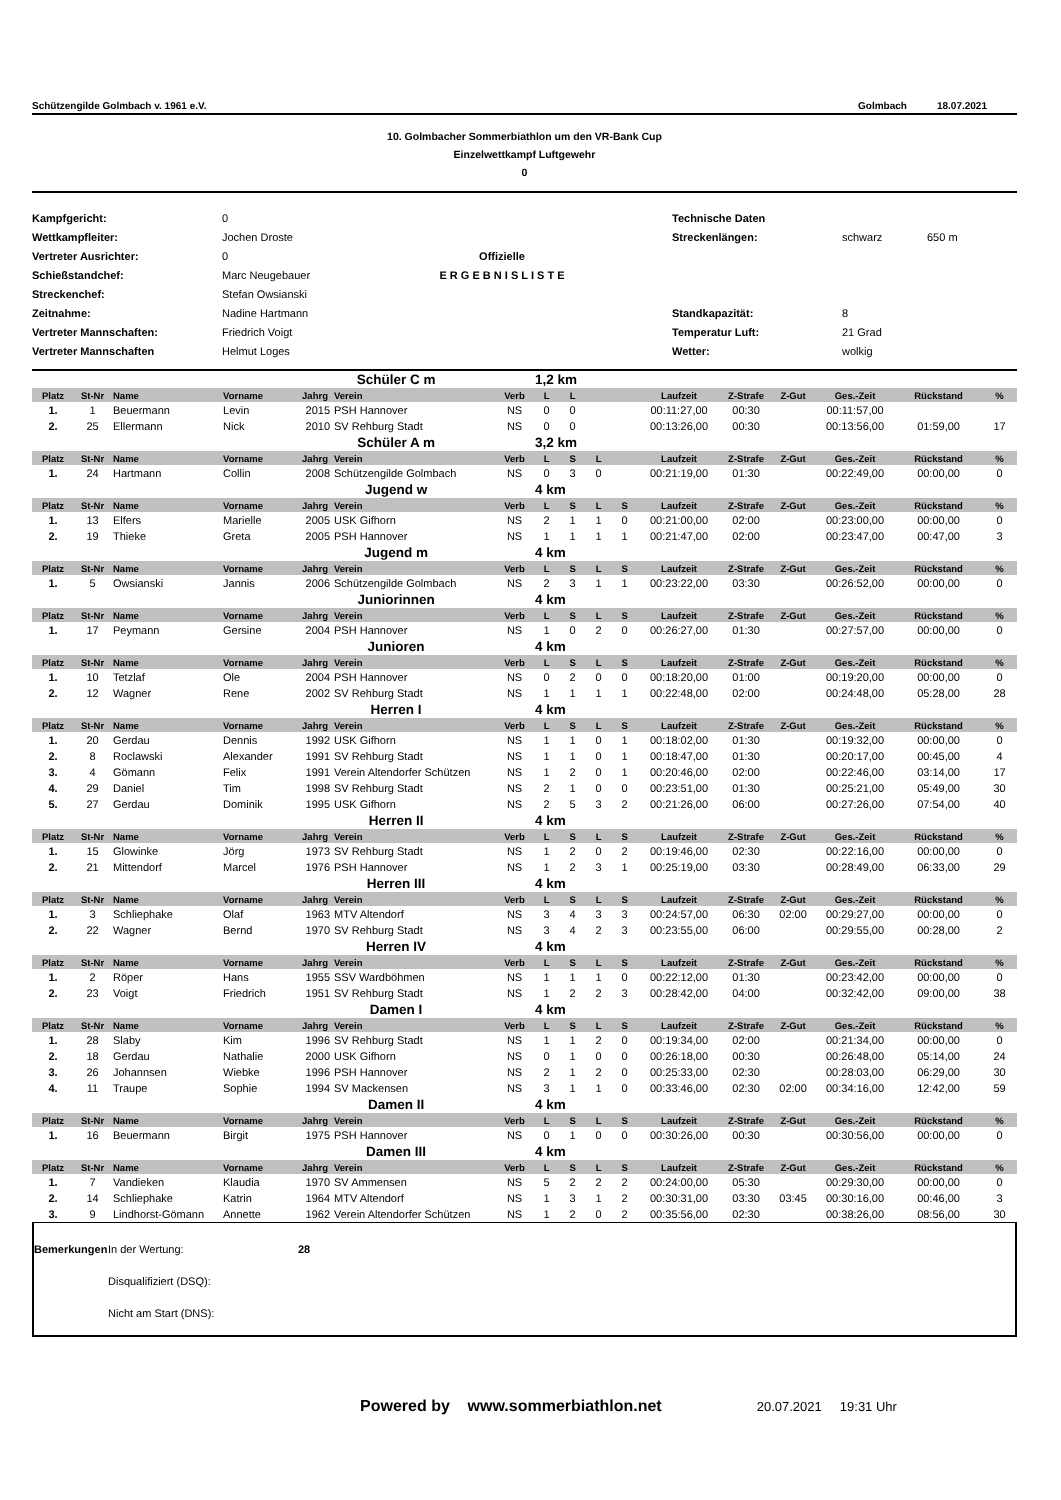Schützengilde Golmbach v. 1961 e.V. Golmbach 18.07.2021
10. Golmbacher Sommerbiathlon um den VR-Bank Cup
Einzelwettkampf Luftgewehr
0
Kampfgericht:
Wettkampfleiter:
Vertreter Ausrichter:
Schießstandchef:
Streckenchef:
Zeitnahme:
Vertreter Mannschaften:
Vertreter Mannschaften
0
Jochen Droste
0
Marc Neugebauer
Stefan Owsianski
Nadine Hartmann
Friedrich Voigt
Helmut Loges
Offizielle
E R G E B N I S L I S T E
Technische Daten
Streckenlängen:
Standkapazität:
Temperatur Luft:
Wetter:
schwarz
8
21 Grad
wolkig
650 m
| | | | Schüler C m | | | | 1,2 km | | | | | | | | | |
| Platz | St-Nr | Name | Vorname | Jahrg | Verein | Verb | L | L | | | Laufzeit | Z-Strafe | Z-Gut | Ges.-Zeit | Rückstand | % |
| 1. | 1 | Beuermann | Levin | 2015 | PSH Hannover | NS | 0 | 0 | | | 00:11:27,00 | 00:30 | | 00:11:57,00 | | |
| 2. | 25 | Ellermann | Nick | 2010 | SV Rehburg Stadt | NS | 0 | 0 | | | 00:13:26,00 | 00:30 | | 00:13:56,00 | 01:59,00 | 17 |
| | | | Schüler A m | | | | 3,2 km | | | | | | | | | |
| Platz | St-Nr | Name | Vorname | Jahrg | Verein | Verb | L | S | L | | Laufzeit | Z-Strafe | Z-Gut | Ges.-Zeit | Rückstand | % |
| 1. | 24 | Hartmann | Collin | 2008 | Schützengilde Golmbach | NS | 0 | 3 | 0 | | 00:21:19,00 | 01:30 | | 00:22:49,00 | 00:00,00 | 0 |
| | | | Jugend w | | | | 4 km | | | | | | | | | |
| Platz | St-Nr | Name | Vorname | Jahrg | Verein | Verb | L | S | L | S | Laufzeit | Z-Strafe | Z-Gut | Ges.-Zeit | Rückstand | % |
| 1. | 13 | Elfers | Marielle | 2005 | USK Gifhorn | NS | 2 | 1 | 1 | 0 | 00:21:00,00 | 02:00 | | 00:23:00,00 | 00:00,00 | 0 |
| 2. | 19 | Thieke | Greta | 2005 | PSH Hannover | NS | 1 | 1 | 1 | 1 | 00:21:47,00 | 02:00 | | 00:23:47,00 | 00:47,00 | 3 |
| | | | Jugend m | | | | 4 km | | | | | | | | | |
| Platz | St-Nr | Name | Vorname | Jahrg | Verein | Verb | L | S | L | S | Laufzeit | Z-Strafe | Z-Gut | Ges.-Zeit | Rückstand | % |
| 1. | 5 | Owsianski | Jannis | 2006 | Schützengilde Golmbach | NS | 2 | 3 | 1 | 1 | 00:23:22,00 | 03:30 | | 00:26:52,00 | 00:00,00 | 0 |
| | | | Juniorinnen | | | | 4 km | | | | | | | | | |
| Platz | St-Nr | Name | Vorname | Jahrg | Verein | Verb | L | S | L | S | Laufzeit | Z-Strafe | Z-Gut | Ges.-Zeit | Rückstand | % |
| 1. | 17 | Peymann | Gersine | 2004 | PSH Hannover | NS | 1 | 0 | 2 | 0 | 00:26:27,00 | 01:30 | | 00:27:57,00 | 00:00,00 | 0 |
| | | | Junioren | | | | 4 km | | | | | | | | | |
| Platz | St-Nr | Name | Vorname | Jahrg | Verein | Verb | L | S | L | S | Laufzeit | Z-Strafe | Z-Gut | Ges.-Zeit | Rückstand | % |
| 1. | 10 | Tetzlaf | Ole | 2004 | PSH Hannover | NS | 0 | 2 | 0 | 0 | 00:18:20,00 | 01:00 | | 00:19:20,00 | 00:00,00 | 0 |
| 2. | 12 | Wagner | Rene | 2002 | SV Rehburg Stadt | NS | 1 | 1 | 1 | 1 | 00:22:48,00 | 02:00 | | 00:24:48,00 | 05:28,00 | 28 |
| | | | Herren I | | | | 4 km | | | | | | | | | |
| Platz | St-Nr | Name | Vorname | Jahrg | Verein | Verb | L | S | L | S | Laufzeit | Z-Strafe | Z-Gut | Ges.-Zeit | Rückstand | % |
| 1. | 20 | Gerdau | Dennis | 1992 | USK Gifhorn | NS | 1 | 1 | 0 | 1 | 00:18:02,00 | 01:30 | | 00:19:32,00 | 00:00,00 | 0 |
| 2. | 8 | Roclawski | Alexander | 1991 | SV Rehburg Stadt | NS | 1 | 1 | 0 | 1 | 00:18:47,00 | 01:30 | | 00:20:17,00 | 00:45,00 | 4 |
| 3. | 4 | Gömann | Felix | 1991 | Verein Altendorfer Schützen | NS | 1 | 2 | 0 | 1 | 00:20:46,00 | 02:00 | | 00:22:46,00 | 03:14,00 | 17 |
| 4. | 29 | Daniel | Tim | 1998 | SV Rehburg Stadt | NS | 2 | 1 | 0 | 0 | 00:23:51,00 | 01:30 | | 00:25:21,00 | 05:49,00 | 30 |
| 5. | 27 | Gerdau | Dominik | 1995 | USK Gifhorn | NS | 2 | 5 | 3 | 2 | 00:21:26,00 | 06:00 | | 00:27:26,00 | 07:54,00 | 40 |
| | | | Herren II | | | | 4 km | | | | | | | | | |
| Platz | St-Nr | Name | Vorname | Jahrg | Verein | Verb | L | S | L | S | Laufzeit | Z-Strafe | Z-Gut | Ges.-Zeit | Rückstand | % |
| 1. | 15 | Glowinke | Jörg | 1973 | SV Rehburg Stadt | NS | 1 | 2 | 0 | 2 | 00:19:46,00 | 02:30 | | 00:22:16,00 | 00:00,00 | 0 |
| 2. | 21 | Mittendorf | Marcel | 1976 | PSH Hannover | NS | 1 | 2 | 3 | 1 | 00:25:19,00 | 03:30 | | 00:28:49,00 | 06:33,00 | 29 |
| | | | Herren III | | | | 4 km | | | | | | | | | |
| Platz | St-Nr | Name | Vorname | Jahrg | Verein | Verb | L | S | L | S | Laufzeit | Z-Strafe | Z-Gut | Ges.-Zeit | Rückstand | % |
| 1. | 3 | Schliephake | Olaf | 1963 | MTV Altendorf | NS | 3 | 4 | 3 | 3 | 00:24:57,00 | 06:30 | 02:00 | 00:29:27,00 | 00:00,00 | 0 |
| 2. | 22 | Wagner | Bernd | 1970 | SV Rehburg Stadt | NS | 3 | 4 | 2 | 3 | 00:23:55,00 | 06:00 | | 00:29:55,00 | 00:28,00 | 2 |
| | | | Herren IV | | | | 4 km | | | | | | | | | |
| Platz | St-Nr | Name | Vorname | Jahrg | Verein | Verb | L | S | L | S | Laufzeit | Z-Strafe | Z-Gut | Ges.-Zeit | Rückstand | % |
| 1. | 2 | Röper | Hans | 1955 | SSV Wardböhmen | NS | 1 | 1 | 1 | 0 | 00:22:12,00 | 01:30 | | 00:23:42,00 | 00:00,00 | 0 |
| 2. | 23 | Voigt | Friedrich | 1951 | SV Rehburg Stadt | NS | 1 | 2 | 2 | 3 | 00:28:42,00 | 04:00 | | 00:32:42,00 | 09:00,00 | 38 |
| | | | Damen I | | | | 4 km | | | | | | | | | |
| Platz | St-Nr | Name | Vorname | Jahrg | Verein | Verb | L | S | L | S | Laufzeit | Z-Strafe | Z-Gut | Ges.-Zeit | Rückstand | % |
| 1. | 28 | Slaby | Kim | 1996 | SV Rehburg Stadt | NS | 1 | 1 | 2 | 0 | 00:19:34,00 | 02:00 | | 00:21:34,00 | 00:00,00 | 0 |
| 2. | 18 | Gerdau | Nathalie | 2000 | USK Gifhorn | NS | 0 | 1 | 0 | 0 | 00:26:18,00 | 00:30 | | 00:26:48,00 | 05:14,00 | 24 |
| 3. | 26 | Johannsen | Wiebke | 1996 | PSH Hannover | NS | 2 | 1 | 2 | 0 | 00:25:33,00 | 02:30 | | 00:28:03,00 | 06:29,00 | 30 |
| 4. | 11 | Traupe | Sophie | 1994 | SV Mackensen | NS | 3 | 1 | 1 | 0 | 00:33:46,00 | 02:30 | 02:00 | 00:34:16,00 | 12:42,00 | 59 |
| | | | Damen II | | | | 4 km | | | | | | | | | |
| Platz | St-Nr | Name | Vorname | Jahrg | Verein | Verb | L | S | L | S | Laufzeit | Z-Strafe | Z-Gut | Ges.-Zeit | Rückstand | % |
| 1. | 16 | Beuermann | Birgit | 1975 | PSH Hannover | NS | 0 | 1 | 0 | 0 | 00:30:26,00 | 00:30 | | 00:30:56,00 | 00:00,00 | 0 |
| | | | Damen III | | | | 4 km | | | | | | | | | |
| Platz | St-Nr | Name | Vorname | Jahrg | Verein | Verb | L | S | L | S | Laufzeit | Z-Strafe | Z-Gut | Ges.-Zeit | Rückstand | % |
| 1. | 7 | Vandieken | Klaudia | 1970 | SV Ammensen | NS | 5 | 2 | 2 | 2 | 00:24:00,00 | 05:30 | | 00:29:30,00 | 00:00,00 | 0 |
| 2. | 14 | Schliephake | Katrin | 1964 | MTV Altendorf | NS | 1 | 3 | 1 | 2 | 00:30:31,00 | 03:30 | 03:45 | 00:30:16,00 | 00:46,00 | 3 |
| 3. | 9 | Lindhorst-Gömann | Annette | 1962 | Verein Altendorfer Schützen | NS | 1 | 2 | 0 | 2 | 00:35:56,00 | 02:30 | | 00:38:26,00 | 08:56,00 | 30 |
Bemerkungen In der Wertung: 28
Disqualifiziert (DSQ):
Nicht am Start (DNS):
Powered by www.sommerbiathlon.net 20.07.2021 19:31 Uhr